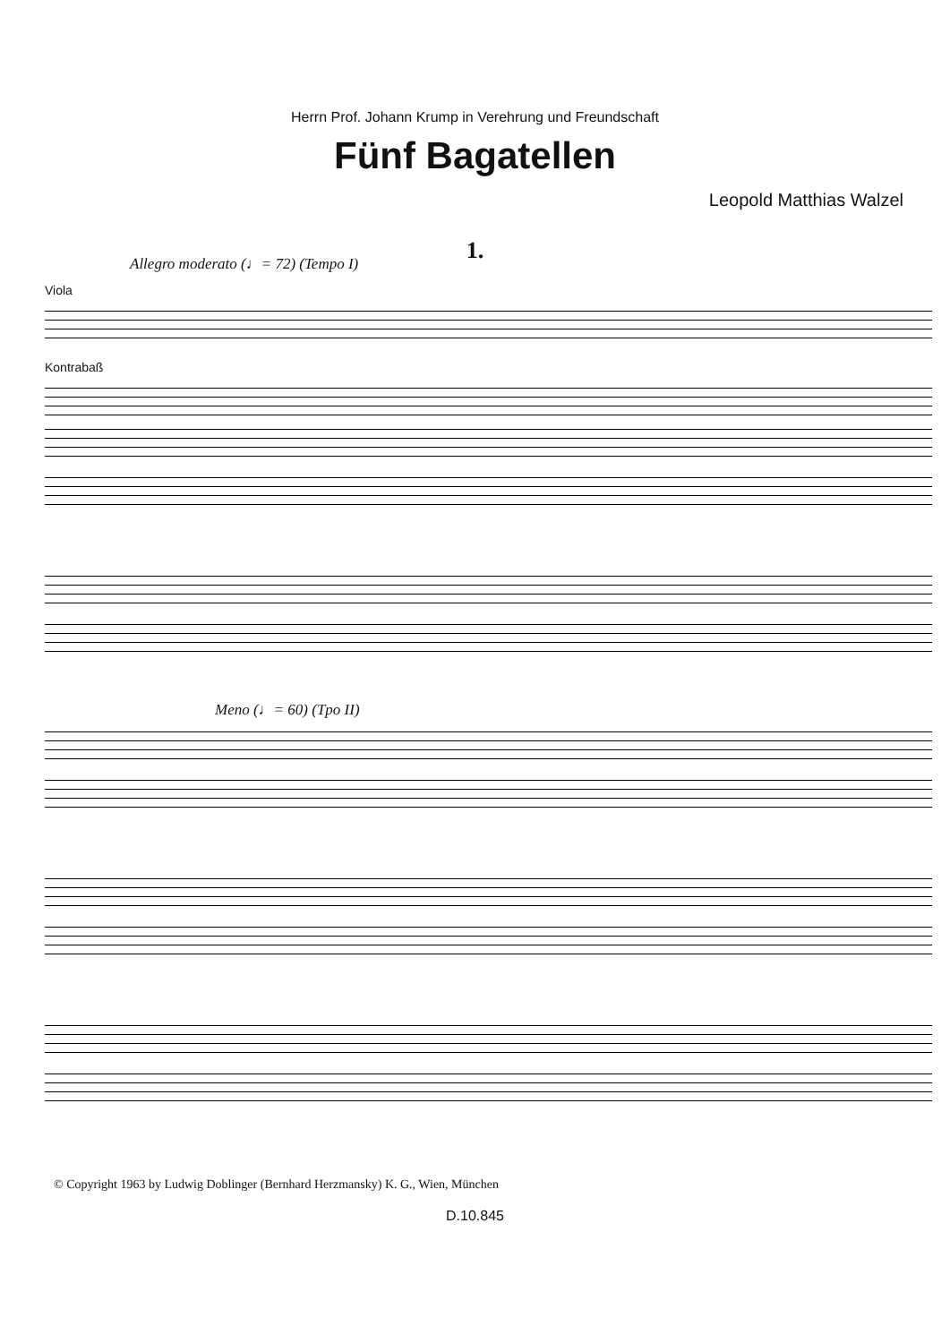Herrn Prof. Johann Krump in Verehrung und Freundschaft
Fünf Bagatellen
Leopold Matthias Walzel
1.
Allegro moderato (♩= 72) (Tempo I)
Viola
Kontrabaß
Meno (♩= 60) (Tpo II)
© Copyright 1963 by Ludwig Doblinger (Bernhard Herzmansky) K. G., Wien, München
D.10.845